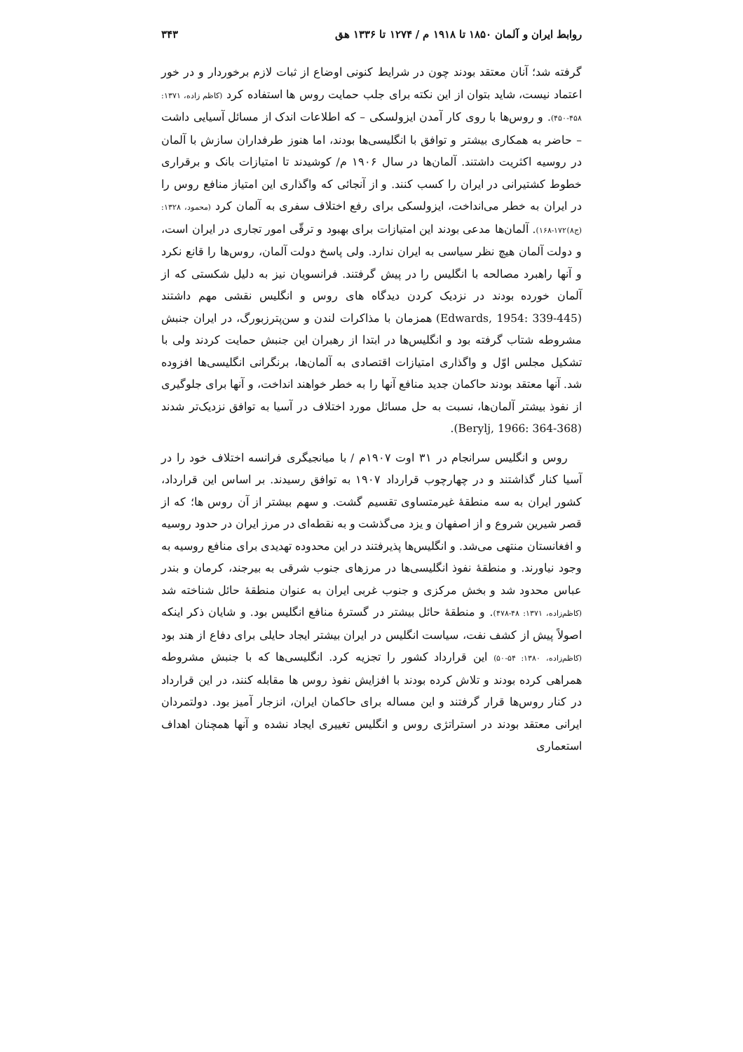روابط ایران و آلمان ۱۸۵۰ تا ۱۹۱۸ م / ۱۲۷۴ تا ۱۳۳۶ هق ۳۴۳
گرفته شد؛ آنان معتقد بودند چون در شرایط کنونی اوضاع از ثبات لازم برخوردار و در خور اعتماد نیست، شاید بتوان از این نکته برای جلب حمایت روس ها استفاده کرد (کاظم زاده، ۱۳۷۱: ۴۵۸-۴۵۰). و روس‌ها با روی کار آمدن ایزولسکی – که اطلاعات اندک از مسائل آسیایی داشت – حاضر به همکاری بیشتر و توافق با انگلیسی‌ها بودند، اما هنوز طرفداران سازش با آلمان در روسیه اکثریت داشتند. آلمان‌ها در سال ۱۹۰۶ م/ کوشیدند تا امتیازات بانک و برقراری خطوط کشتیرانی در ایران را کسب کنند. و از آنجائی که واگذاری این امتیاز منافع روس را در ایران به خطر می‌انداخت، ایزولسکی برای رفع اختلاف سفری به آلمان کرد (محمود، ۱۳۲۸: (ج۸)۱۷۲-۱۶۸). آلمان‌ها مدعی بودند این امتیازات برای بهبود و ترقّی امور تجاری در ایران است، و دولت آلمان هیچ نظر سیاسی به ایران ندارد. ولی پاسخ دولت آلمان، روس‌ها را قانع نکرد و آنها راهبرد مصالحه با انگلیس را در پیش گرفتند. فرانسویان نیز به دلیل شکستی که از آلمان خورده بودند در نزدیک کردن دیدگاه های روس و انگلیس نقشی مهم داشتند (Edwards, 1954: 339-445) همزمان با مذاکرات لندن و سن‌پترزبورگ، در ایران جنبش مشروطه شتاب گرفته بود و انگلیس‌ها در ابتدا از رهبران این جنبش حمایت کردند ولی با تشکیل مجلس اوّل و واگذاری امتیازات اقتصادی به آلمان‌ها، برنگرانی انگلیسی‌ها افزوده شد. آنها معتقد بودند حاکمان جدید منافع آنها را به خطر خواهند انداخت، و آنها برای جلوگیری از نفوذ بیشتر آلمان‌ها، نسبت به حل مسائل مورد اختلاف در آسیا به توافق نزدیک‌تر شدند (Berylj, 1966: 364-368).
روس و انگلیس سرانجام در ۳۱ اوت ۱۹۰۷م / با میانجیگری فرانسه اختلاف خود را در آسیا کنار گذاشتند و در چهارچوب قرارداد ۱۹۰۷ به توافق رسیدند. بر اساس این قرارداد، کشور ایران به سه منطقهٔ غیرمتساوی تقسیم گشت. و سهم بیشتر از آن روس ها؛ که از قصر شیرین شروع و از اصفهان و یزد می‌گذشت و به نقطه‌ای در مرز ایران در حدود روسیه و افغانستان منتهی می‌شد. و انگلیس‌ها پذیرفتند در این محدوده تهدیدی برای منافع روسیه به وجود نیاورند. و منطقهٔ نفوذ انگلیسی‌ها در مرزهای جنوب شرقی به بیرجند، کرمان و بندر عباس محدود شد و بخش مرکزی و جنوب غربی ایران به عنوان منطقهٔ حائل شناخته شد (کاظم‌زاده، ۱۳۷۱: ۴۸-۴۷۸). و منطقهٔ حائل بیشتر در گسترهٔ منافع انگلیس بود. و شایان ذکر اینکه اصولاً پیش از کشف نفت، سیاست انگلیس در ایران بیشتر ایجاد حایلی برای دفاع از هند بود (کاظم‌زاده، ۱۳۸۰: ۵۴-۵۰) این قرارداد کشور را تجزیه کرد. انگلیسی‌ها که با جنبش مشروطه همراهی کرده بودند و تلاش کرده بودند با افزایش نفوذ روس ها مقابله کنند، در این قرارداد در کنار روس‌ها قرار گرفتند و این مساله برای حاکمان ایران، انزجار آمیز بود. دولتمردان ایرانی معتقد بودند در استراتژی روس و انگلیس تغییری ایجاد نشده و آنها همچنان اهداف استعماری